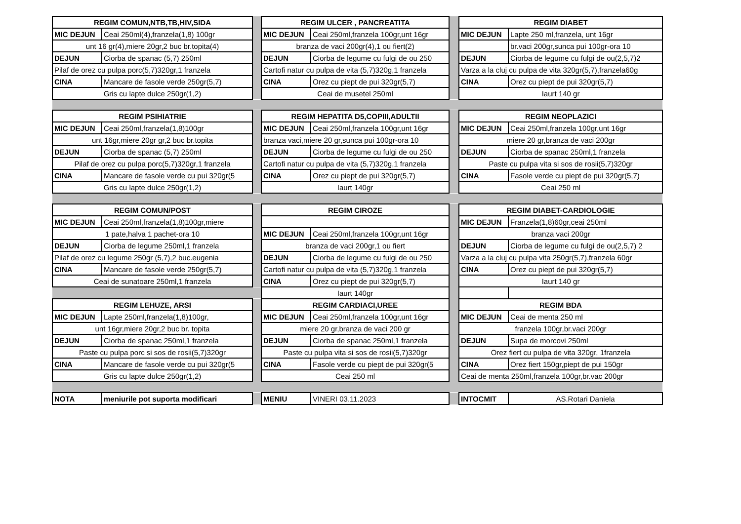| REGIM COMUN,NTB,TB,HIV,SIDA | | | REGIM ULCER , PANCREATITA | | | REGIM DIABET | |
| MIC DEJUN | Ceai 250ml(4),franzela(1,8) 100gr | | MIC DEJUN | Ceai 250ml,franzela 100gr,unt 16gr | | MIC DEJUN | Lapte 250 ml,franzela, unt 16gr |
| unt 16 gr(4),miere 20gr,2 buc br.topita(4) | | | branza de vaci 200gr(4),1 ou fiert(2) | | | | br.vaci 200gr,sunca pui 100gr-ora 10 |
| DEJUN | Ciorba de spanac (5,7) 250ml | | DEJUN | Ciorba de legume cu fulgi de ou 250 | | DEJUN | Ciorba de legume cu fulgi de ou(2,5,7)2 |
| Pilaf de orez cu pulpa porc(5,7)320gr,1 franzela | | | Cartofi natur cu pulpa de vita (5,7)320g,1 franzela | | | Varza a la cluj cu pulpa de vita 320gr(5,7),franzela60g | |
| CINA | Mancare de fasole verde 250gr(5,7) | | CINA | Orez cu piept de pui 320gr(5,7) | | CINA | Orez cu piept de pui 320gr(5,7) |
| Gris cu lapte dulce 250gr(1,2) | | | Ceai de musetel 250ml | | | Iaurt 140 gr | |
| REGIM PSIHIATRIE | | | REGIM HEPATITA D5,COPIII,ADULTII | | | REGIM NEOPLAZICI | |
| MIC DEJUN | Ceai 250ml,franzela(1,8)100gr | | MIC DEJUN | Ceai 250ml,franzela 100gr,unt 16gr | | MIC DEJUN | Ceai 250ml,franzela 100gr,unt 16gr |
| unt 16gr,miere 20gr gr,2 buc br.topita | | | branza vaci,miere 20 gr,sunca pui 100gr-ora 10 | | | miere 20 gr,branza de vaci 200gr | |
| DEJUN | Ciorba de spanac (5,7) 250ml | | DEJUN | Ciorba de legume cu fulgi de ou 250 | | DEJUN | Ciorba de spanac 250ml,1 franzela |
| Pilaf de orez cu pulpa porc(5,7)320gr,1 franzela | | | Cartofi natur cu pulpa de vita (5,7)320g,1 franzela | | | Paste cu pulpa vita si sos de rosii(5,7)320gr | |
| CINA | Mancare de fasole verde cu pui 320gr(5 | | CINA | Orez cu piept de pui 320gr(5,7) | | CINA | Fasole verde cu piept de pui 320gr(5,7) |
| Gris cu lapte dulce 250gr(1,2) | | | Iaurt 140gr | | | Ceai 250 ml | |
| REGIM COMUN/POST | | | REGIM CIROZE | | | REGIM DIABET-CARDIOLOGIE | |
| MIC DEJUN | Ceai 250ml,franzela(1,8)100gr,miere | | | | | MIC DEJUN | Franzela(1,8)60gr,ceai 250ml |
| 1 pate,halva 1 pachet-ora 10 | | | MIC DEJUN | Ceai 250ml,franzela 100gr,unt 16gr | | branza vaci 200gr | |
| DEJUN | Ciorba de legume 250ml,1 franzela | | branza de vaci 200gr,1 ou fiert | | | DEJUN | Ciorba de legume cu fulgi de ou(2,5,7) 2 |
| Pilaf de orez cu legume 250gr (5,7),2 buc.eugenia | | | DEJUN | Ciorba de legume cu fulgi de ou 250 | | Varza a la cluj cu pulpa vita 250gr(5,7),franzela 60gr | |
| CINA | Mancare de fasole verde 250gr(5,7) | | Cartofi natur cu pulpa de vita (5,7)320g,1 franzela | | | CINA | Orez cu piept de pui 320gr(5,7) |
| Ceai de sunatoare 250ml,1 franzela | | | CINA | Orez cu piept de pui 320gr(5,7) | | Iaurt 140 gr | |
| | | | Iaurt 140gr | | | | |
| REGIM LEHUZE, ARSI | | | REGIM CARDIACI,UREE | | | REGIM BDA | |
| MIC DEJUN | Lapte 250ml,franzela(1,8)100gr, | | MIC DEJUN | Ceai 250ml,franzela 100gr,unt 16gr | | MIC DEJUN | Ceai de menta 250 ml |
| unt 16gr,miere 20gr,2 buc br. topita | | | miere 20 gr,branza de vaci 200 gr | | | franzela 100gr,br.vaci 200gr | |
| DEJUN | Ciorba de spanac 250ml,1 franzela | | DEJUN | Ciorba de spanac 250ml,1 franzela | | DEJUN | Supa de morcovi 250ml |
| Paste cu pulpa porc si sos de rosii(5,7)320gr | | | Paste cu pulpa vita si sos de rosii(5,7)320gr | | | Orez fiert cu pulpa de vita 320gr, 1franzela | |
| CINA | Mancare de fasole verde cu pui 320gr(5 | | CINA | Fasole verde cu piept de pui 320gr(5 | | CINA | Orez fiert 150gr,piept de pui 150gr |
| Gris cu lapte dulce 250gr(1,2) | | | Ceai 250 ml | | | Ceai de menta 250ml,franzela 100gr,br.vac 200gr | |
| NOTA | meniurile pot suporta modificari | | MENIU | VINERI 03.11.2023 | | INTOCMIT | AS.Rotari Daniela |